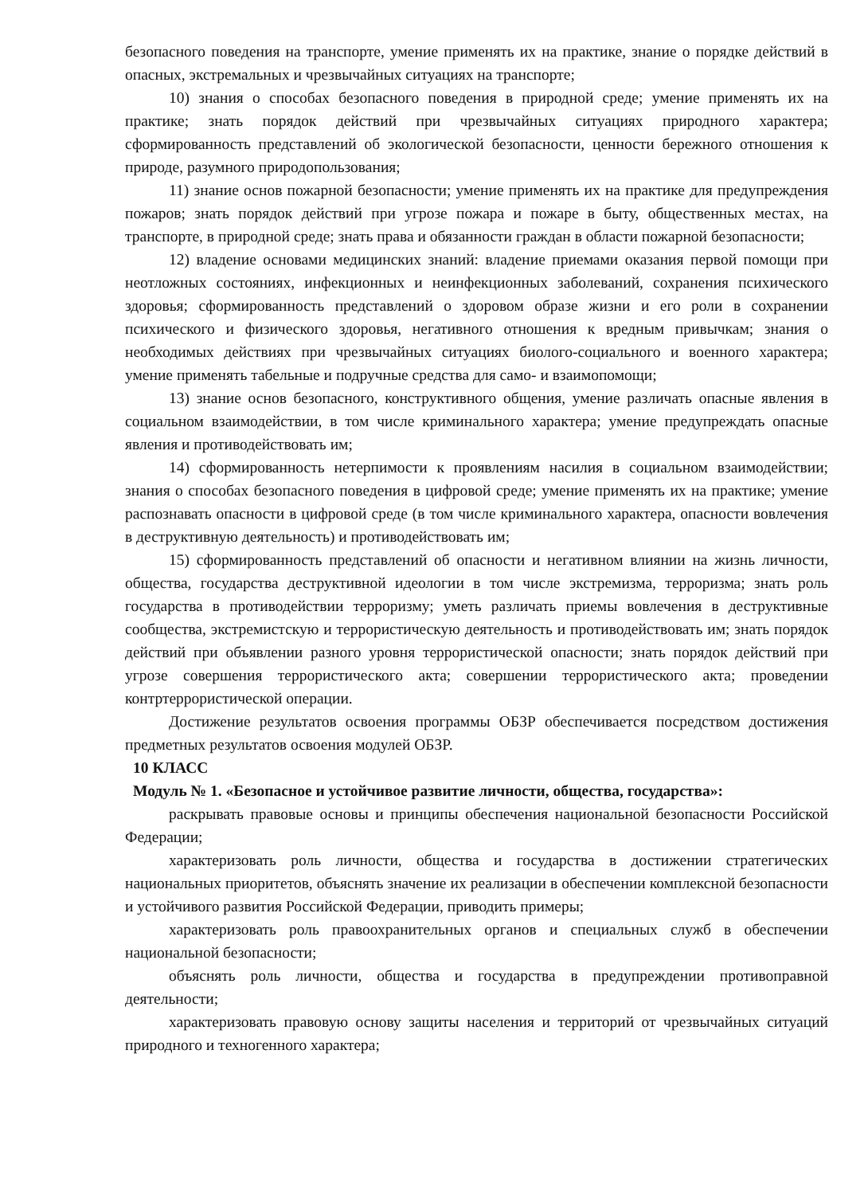безопасного поведения на транспорте, умение применять их на практике, знание о порядке действий в опасных, экстремальных и чрезвычайных ситуациях на транспорте;
10) знания о способах безопасного поведения в природной среде; умение применять их на практике; знать порядок действий при чрезвычайных ситуациях природного характера; сформированность представлений об экологической безопасности, ценности бережного отношения к природе, разумного природопользования;
11) знание основ пожарной безопасности; умение применять их на практике для предупреждения пожаров; знать порядок действий при угрозе пожара и пожаре в быту, общественных местах, на транспорте, в природной среде; знать права и обязанности граждан в области пожарной безопасности;
12) владение основами медицинских знаний: владение приемами оказания первой помощи при неотложных состояниях, инфекционных и неинфекционных заболеваний, сохранения психического здоровья; сформированность представлений о здоровом образе жизни и его роли в сохранении психического и физического здоровья, негативного отношения к вредным привычкам; знания о необходимых действиях при чрезвычайных ситуациях биолого-социального и военного характера; умение применять табельные и подручные средства для само- и взаимопомощи;
13) знание основ безопасного, конструктивного общения, умение различать опасные явления в социальном взаимодействии, в том числе криминального характера; умение предупреждать опасные явления и противодействовать им;
14) сформированность нетерпимости к проявлениям насилия в социальном взаимодействии; знания о способах безопасного поведения в цифровой среде; умение применять их на практике; умение распознавать опасности в цифровой среде (в том числе криминального характера, опасности вовлечения в деструктивную деятельность) и противодействовать им;
15) сформированность представлений об опасности и негативном влиянии на жизнь личности, общества, государства деструктивной идеологии в том числе экстремизма, терроризма; знать роль государства в противодействии терроризму; уметь различать приемы вовлечения в деструктивные сообщества, экстремистскую и террористическую деятельность и противодействовать им; знать порядок действий при объявлении разного уровня террористической опасности; знать порядок действий при угрозе совершения террористического акта; совершении террористического акта; проведении контртеррористической операции.
Достижение результатов освоения программы ОБЗР обеспечивается посредством достижения предметных результатов освоения модулей ОБЗР.
10 КЛАСС
Модуль № 1. «Безопасное и устойчивое развитие личности, общества, государства»:
раскрывать правовые основы и принципы обеспечения национальной безопасности Российской Федерации;
характеризовать роль личности, общества и государства в достижении стратегических национальных приоритетов, объяснять значение их реализации в обеспечении комплексной безопасности и устойчивого развития Российской Федерации, приводить примеры;
характеризовать роль правоохранительных органов и специальных служб в обеспечении национальной безопасности;
объяснять роль личности, общества и государства в предупреждении противоправной деятельности;
характеризовать правовую основу защиты населения и территорий от чрезвычайных ситуаций природного и техногенного характера;